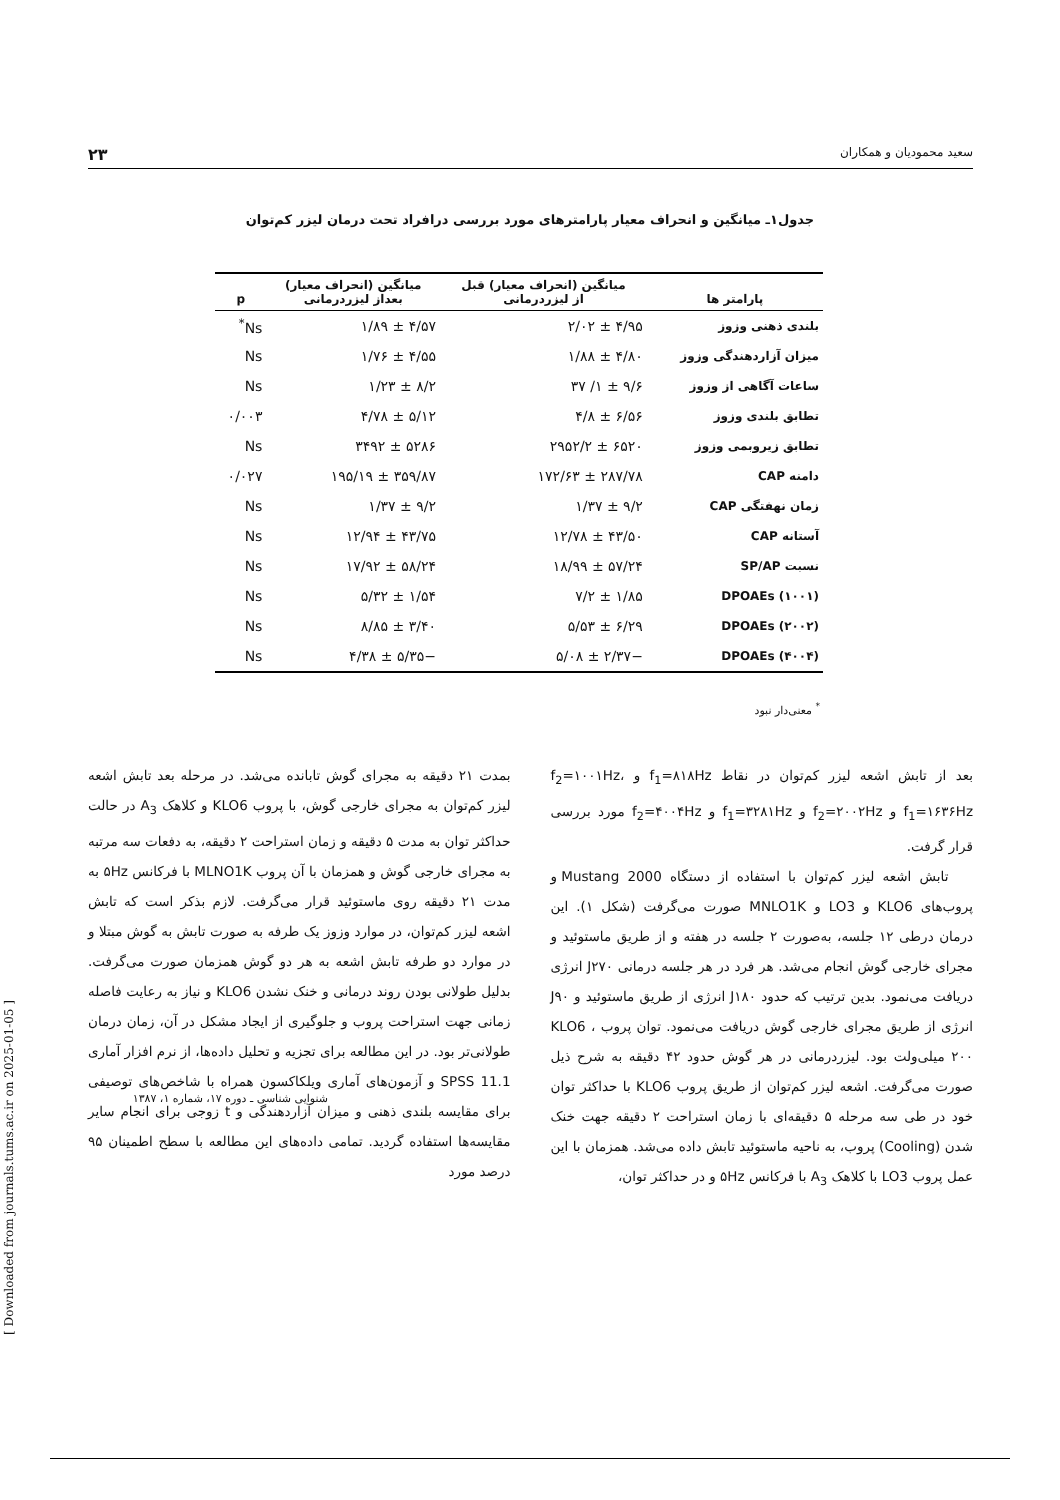سعید محمودیان و همکاران ۲۳
جدول۱ـ میانگین و انحراف معیار پارامترهای مورد بررسی درافراد تحت درمان لیزر کم‌توان
| پارامتر ها | میانگین (انحراف معیار) قبل از لیزردرمانی | میانگین (انحراف معیار) بعداز لیزردرمانی | p |
| --- | --- | --- | --- |
| بلندی ذهنی وزوز | ۴/۹۵ ± ۲/۰۲ | ۴/۵۷ ± ۱/۸۹ | Ns<sup>*</sup> |
| میزان آزاردهندگی وزوز | ۴/۸۰ ± ۱/۸۸ | ۴/۵۵ ± ۱/۷۶ | Ns |
| ساعات آگاهی از وزوز | ۹/۶ ± ۱/ ۳۷ | ۸/۲ ± ۱/۲۳ | Ns |
| تطابق بلندی وزوز | ۶/۵۶ ± ۴/۸ | ۵/۱۲ ± ۴/۷۸ | ۰/۰۰۳ |
| تطابق زیروبمی وزوز | ۶۵۲۰ ± ۲۹۵۲/۲ | ۵۲۸۶ ± ۳۴۹۲ | Ns |
| دامنه CAP | ۲۸۷/۷۸ ± ۱۷۲/۶۳ | ۳۵۹/۸۷ ± ۱۹۵/۱۹ | ۰/۰۲۷ |
| زمان نهفتگی CAP | ۹/۲ ± ۱/۳۷ | ۹/۲ ± ۱/۳۷ | Ns |
| آستانه CAP | ۴۳/۵۰ ± ۱۲/۷۸ | ۴۳/۷۵ ± ۱۲/۹۴ | Ns |
| نسبت SP/AP | ۵۷/۲۴ ± ۱۸/۹۹ | ۵۸/۲۴ ± ۱۷/۹۲ | Ns |
| DPOAEs (۱۰۰۱) | ۱/۸۵ ± ۷/۲ | ۱/۵۴ ± ۵/۳۲ | Ns |
| DPOAEs (۲۰۰۲) | ۶/۲۹ ± ۵/۵۳ | ۳/۴۰ ± ۸/۸۵ | Ns |
| DPOAEs (۴۰۰۴) | −۲/۳۷ ± ۵/۰۸ | −۵/۳۵ ± ۴/۳۸ | Ns |
<sup>*</sup> معنی‌دار نبود
بعد از تابش اشعه لیزر کم‌توان در نقاط f<sub>1</sub>=۸۱۸Hz و f<sub>2</sub>=۱۰۰۱Hz، f<sub>1</sub>=۱۶۳۶Hz و f<sub>2</sub>=۲۰۰۲Hz و f<sub>1</sub>=۳۲۸۱Hz و f<sub>2</sub>=۴۰۰۴Hz مورد بررسی قرار گرفت.
تابش اشعه لیزر کم‌توان با استفاده از دستگاه Mustang 2000 و پروب‌های KLO6 و LO3 و MNLO1K صورت می‌گرفت (شکل ۱). این درمان درطی ۱۲ جلسه، به‌صورت ۲ جلسه در هفته و از طریق ماستوئید و مجرای خارجی گوش انجام می‌شد. هر فرد در هر جلسه درمانی J۲۷۰ انرژی دریافت می‌نمود. بدین ترتیب که حدود J۱۸۰ انرژی از طریق ماستوئید و J۹۰ انرژی از طریق مجرای خارجی گوش دریافت می‌نمود. توان پروب KLO6 ، ۲۰۰ میلی‌ولت بود. لیزردرمانی در هر گوش حدود ۴۲ دقیقه به شرح ذیل صورت می‌گرفت. اشعه لیزر کم‌توان از طریق پروب KLO6 با حداکثر توان خود در طی سه مرحله ۵ دقیقه‌ای با زمان استراحت ۲ دقیقه جهت خنک شدن (Cooling) پروب، به ناحیه ماستوئید تابش داده می‌شد. همزمان با این عمل پروب LO3 با کلاهک A<sub>3</sub> با فرکانس ۵Hz و در حداکثر توان،
بمدت ۲۱ دقیقه به مجرای گوش تابانده می‌شد. در مرحله بعد تابش اشعه لیزر کم‌توان به مجرای خارجی گوش، با پروب KLO6 و کلاهک A<sub>3</sub> در حالت حداکثر توان به مدت ۵ دقیقه و زمان استراحت ۲ دقیقه، به دفعات سه مرتبه به مجرای خارجی گوش و همزمان با آن پروب MLNO1K با فرکانس ۵Hz به مدت ۲۱ دقیقه روی ماستوئید قرار می‌گرفت. لازم بذکر است که تابش اشعه لیزر کم‌توان، در موارد وزوز یک طرفه به صورت تابش به گوش مبتلا و در موارد دو طرفه تابش اشعه به هر دو گوش همزمان صورت می‌گرفت. بدلیل طولانی بودن روند درمانی و خنک نشدن KLO6 و نیاز به رعایت فاصله زمانی جهت استراحت پروب و جلوگیری از ایجاد مشکل در آن، زمان درمان طولانی‌تر بود. در این مطالعه برای تجزیه و تحلیل داده‌ها، از نرم افزار آماری SPSS 11.1 و آزمون‌های آماری ویلکاکسون همراه با شاخص‌های توصیفی برای مقایسه بلندی ذهنی و میزان آزاردهندگی و t زوجی برای انجام سایر مقایسه‌ها استفاده گردید. تمامی داده‌های این مطالعه با سطح اطمینان ۹۵ درصد مورد
شنوایی شناسی ـ دوره ۱۷، شماره ۱، ۱۳۸۷
[ Downloaded from journals.tums.ac.ir on 2025-01-05 ]